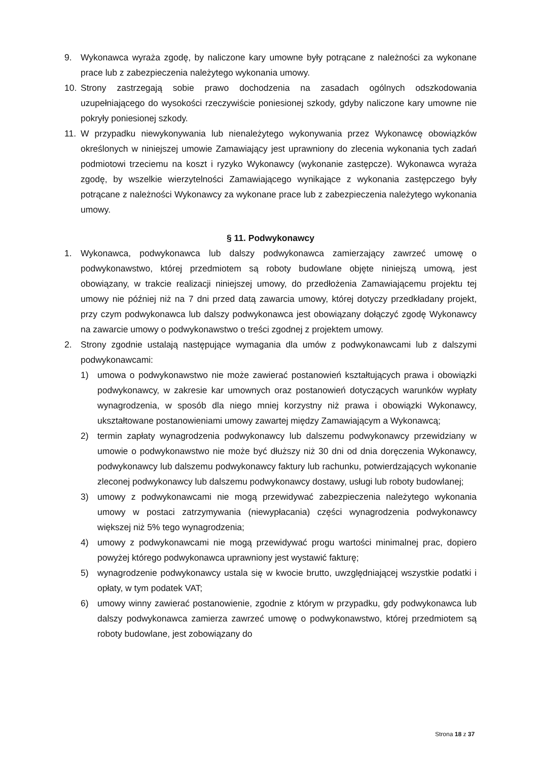9. Wykonawca wyraża zgodę, by naliczone kary umowne były potrącane z należności za wykonane prace lub z zabezpieczenia należytego wykonania umowy.
10. Strony zastrzegają sobie prawo dochodzenia na zasadach ogólnych odszkodowania uzupełniającego do wysokości rzeczywiście poniesionej szkody, gdyby naliczone kary umowne nie pokryły poniesionej szkody.
11. W przypadku niewykonywania lub nienależytego wykonywania przez Wykonawcę obowiązków określonych w niniejszej umowie Zamawiający jest uprawniony do zlecenia wykonania tych zadań podmiotowi trzeciemu na koszt i ryzyko Wykonawcy (wykonanie zastępcze). Wykonawca wyraża zgodę, by wszelkie wierzytelności Zamawiającego wynikające z wykonania zastępczego były potrącane z należności Wykonawcy za wykonane prace lub z zabezpieczenia należytego wykonania umowy.
§ 11. Podwykonawcy
1. Wykonawca, podwykonawca lub dalszy podwykonawca zamierzający zawrzeć umowę o podwykonawstwo, której przedmiotem są roboty budowlane objęte niniejszą umową, jest obowiązany, w trakcie realizacji niniejszej umowy, do przedłożenia Zamawiającemu projektu tej umowy nie później niż na 7 dni przed datą zawarcia umowy, której dotyczy przedkładany projekt, przy czym podwykonawca lub dalszy podwykonawca jest obowiązany dołączyć zgodę Wykonawcy na zawarcie umowy o podwykonawstwo o treści zgodnej z projektem umowy.
2. Strony zgodnie ustalają następujące wymagania dla umów z podwykonawcami lub z dalszymi podwykonawcami:
1) umowa o podwykonawstwo nie może zawierać postanowień kształtujących prawa i obowiązki podwykonawcy, w zakresie kar umownych oraz postanowień dotyczących warunków wypłaty wynagrodzenia, w sposób dla niego mniej korzystny niż prawa i obowiązki Wykonawcy, ukształtowane postanowieniami umowy zawartej między Zamawiającym a Wykonawcą;
2) termin zapłaty wynagrodzenia podwykonawcy lub dalszemu podwykonawcy przewidziany w umowie o podwykonawstwo nie może być dłuższy niż 30 dni od dnia doręczenia Wykonawcy, podwykonawcy lub dalszemu podwykonawcy faktury lub rachunku, potwierdzających wykonanie zleconej podwykonawcy lub dalszemu podwykonawcy dostawy, usługi lub roboty budowlanej;
3) umowy z podwykonawcami nie mogą przewidywać zabezpieczenia należytego wykonania umowy w postaci zatrzymywania (niewypłacania) części wynagrodzenia podwykonawcy większej niż 5% tego wynagrodzenia;
4) umowy z podwykonawcami nie mogą przewidywać progu wartości minimalnej prac, dopiero powyżej którego podwykonawca uprawniony jest wystawić fakturę;
5) wynagrodzenie podwykonawcy ustala się w kwocie brutto, uwzględniającej wszystkie podatki i opłaty, w tym podatek VAT;
6) umowy winny zawierać postanowienie, zgodnie z którym w przypadku, gdy podwykonawca lub dalszy podwykonawca zamierza zawrzeć umowę o podwykonawstwo, której przedmiotem są roboty budowlane, jest zobowiązany do
Strona 18 z 37